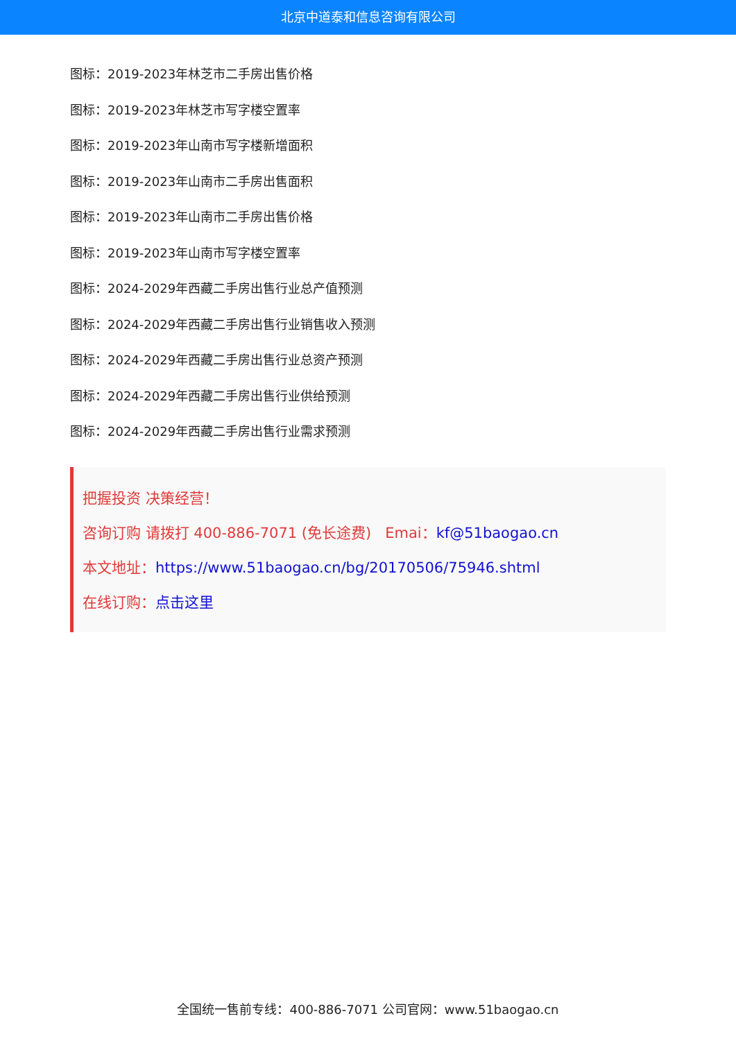北京中道泰和信息咨询有限公司
图标：2019-2023年林芝市二手房出售价格
图标：2019-2023年林芝市写字楼空置率
图标：2019-2023年山南市写字楼新增面积
图标：2019-2023年山南市二手房出售面积
图标：2019-2023年山南市二手房出售价格
图标：2019-2023年山南市写字楼空置率
图标：2024-2029年西藏二手房出售行业总产值预测
图标：2024-2029年西藏二手房出售行业销售收入预测
图标：2024-2029年西藏二手房出售行业总资产预测
图标：2024-2029年西藏二手房出售行业供给预测
图标：2024-2029年西藏二手房出售行业需求预测
把握投资 决策经营！
咨询订购 请拨打 400-886-7071 (免长途费) Emai：kf@51baogao.cn
本文地址：https://www.51baogao.cn/bg/20170506/75946.shtml
在线订购：点击这里
全国统一售前专线：400-886-7071 公司官网：www.51baogao.cn